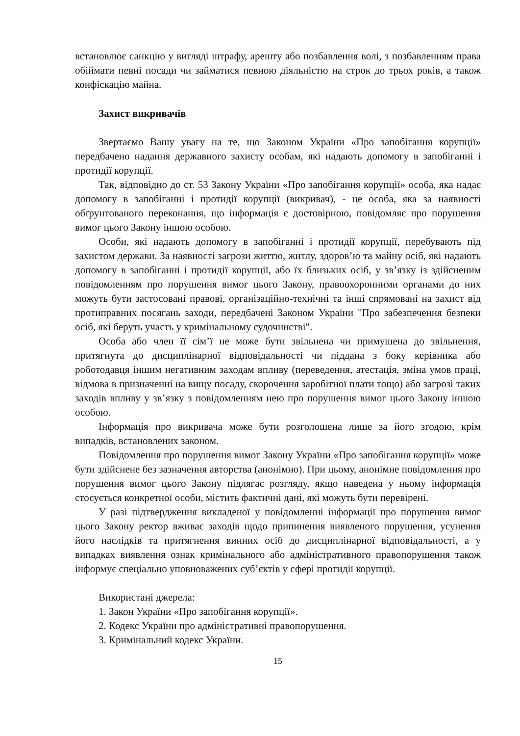встановлює санкцію у вигляді штрафу, арешту або позбавлення волі, з позбавленням права обіймати певні посади чи займатися певною діяльністю на строк до трьох років, а також конфіскацію майна.
Захист викривачів
Звертаємо Вашу увагу на те, що Законом України «Про запобігання корупції» передбачено надання державного захисту особам, які надають допомогу в запобіганні і протидії корупції.
Так, відповідно до ст. 53 Закону України «Про запобігання корупції» особа, яка надає допомогу в запобіганні і протидії корупції (викривач), - це особа, яка за наявності обґрунтованого переконання, що інформація є достовірною, повідомляє про порушення вимог цього Закону іншою особою.
Особи, які надають допомогу в запобіганні і протидії корупції, перебувають під захистом держави. За наявності загрози життю, житлу, здоров’ю та майну осіб, які надають допомогу в запобіганні і протидії корупції, або їх близьких осіб, у зв’язку із здійсненим повідомленням про порушення вимог цього Закону, правоохоронними органами до них можуть бути застосовані правові, організаційно-технічні та інші спрямовані на захист від протиправних посягань заходи, передбачені Законом України "Про забезпечення безпеки осіб, які беруть участь у кримінальному судочинстві".
Особа або член її сім’ї не може бути звільнена чи примушена до звільнення, притягнута до дисциплінарної відповідальності чи піддана з боку керівника або роботодавця іншим негативним заходам впливу (переведення, атестація, зміна умов праці, відмова в призначенні на вищу посаду, скорочення заробітної плати тощо) або загрозі таких заходів впливу у зв’язку з повідомленням нею про порушення вимог цього Закону іншою особою.
Інформація про викривача може бути розголошена лише за його згодою, крім випадків, встановлених законом.
Повідомлення про порушення вимог Закону України «Про запобігання корупції» може бути здійснене без зазначення авторства (анонімно). При цьому, анонімне повідомлення про порушення вимог цього Закону підлягає розгляду, якщо наведена у ньому інформація стосується конкретної особи, містить фактичні дані, які можуть бути перевірені.
У разі підтвердження викладеної у повідомленні інформації про порушення вимог цього Закону ректор вживає заходів щодо припинення виявленого порушення, усунення його наслідків та притягнення винних осіб до дисциплінарної відповідальності, а у випадках виявлення ознак кримінального або адміністративного правопорушення також інформує спеціально уповноважених суб’єктів у сфері протидії корупції.
Використані джерела:
1. Закон України «Про запобігання корупції».
2. Кодекс України про адміністративні правопорушення.
3. Кримінальний кодекс України.
15